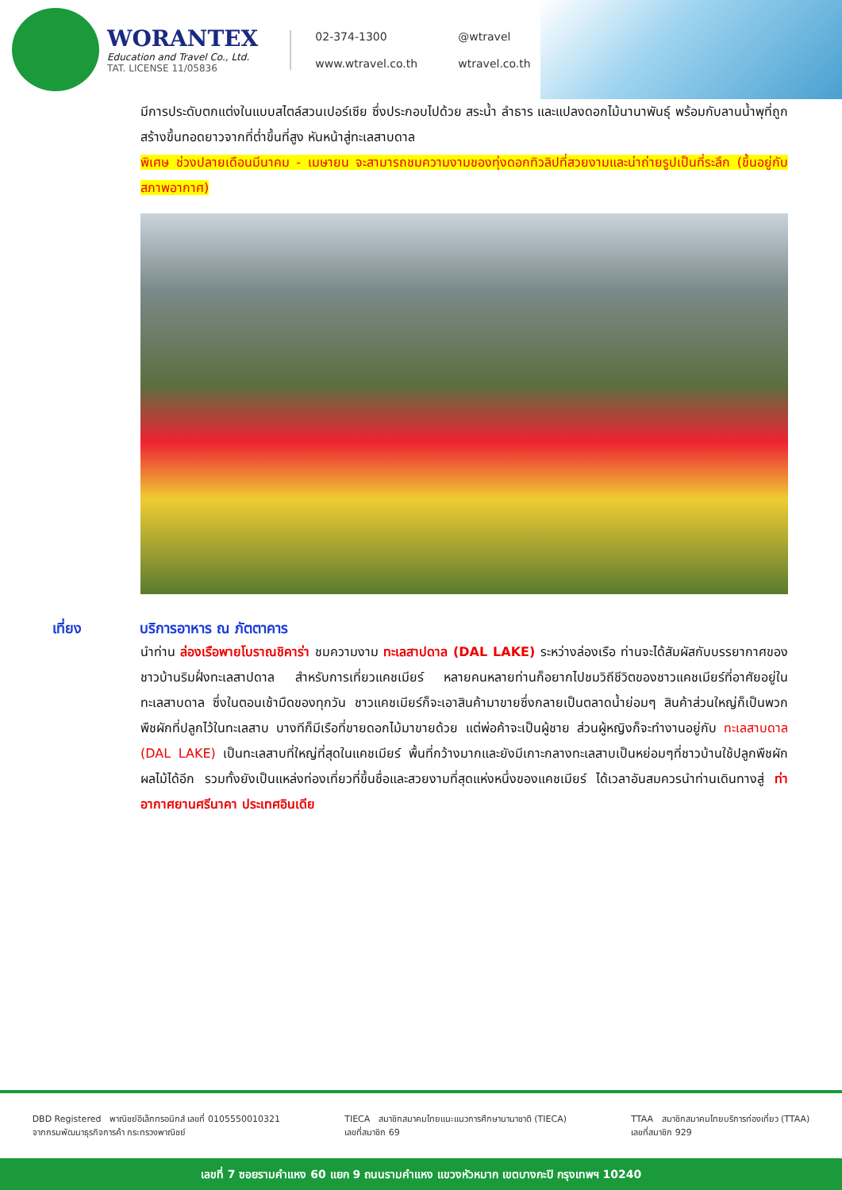WORANTEX
Education and Travel Co., Ltd.
TAT. LICENSE 11/05836
02-374-1300 @wtravel www.wtravel.co.th wtravel.co.th
มีการประดับตกแต่งในแบบสไตล์สวนเปอร์เซีย ซึ่งประกอบไปด้วย สระน้ำ ลำธาร และแปลงดอกไม้นานาพันธุ์ พร้อมกับลานน้ำพุที่ถูกสร้างขึ้นทอดยาวจากที่ต่ำขึ้นที่สูง หันหน้าสู่ทะเลสาบดาล
พิเศษ ช่วงปลายเดือนมีนาคม - เมษายน จะสามารถชมความงามของทุ่งดอกทิวลิปที่สวยงามและน่าถ่ายรูปเป็นที่ระลึก (ขึ้นอยู่กับสภาพอากาศ)
เที่ยง บริการอาหาร ณ ภัตตาคาร
นำท่าน ล่องเรือพายโบราณชิคาร่า ชมความงาม ทะเลสาปดาล (DAL LAKE) ระหว่างล่องเรือ ท่านจะได้สัมผัสกับบรรยากาศของชาวบ้านริมฝั่งทะเลสาปดาล สำหรับการเที่ยวแคชเมียร์ หลายคนหลายท่านก็อยากไปชมวิถีชีวิตของชาวแคชเมียร์ที่อาศัยอยู่ในทะเลสาบดาล ซึ่งในตอนเช้ามืดของทุกวัน ชาวแคชเมียร์ก็จะเอาสินค้ามาขายซึ่งกลายเป็นตลาดน้ำย่อมๆ สินค้าส่วนใหญ่ก็เป็นพวกพืชผักที่ปลูกไว้ในทะเลสาบ บางทีก็มีเรือที่ขายดอกไม้มาขายด้วย แต่พ่อค้าจะเป็นผู้ชาย ส่วนผู้หญิงก็จะทำงานอยู่กับ ทะเลสาบดาล (DAL LAKE) เป็นทะเลสาบที่ใหญ่ที่สุดในแคชเมียร์ พื้นที่กว้างมากและยังมีเกาะกลางทะเลสาบเป็นหย่อมๆที่ชาวบ้านใช้ปลูกพืชผัก ผลไม้ได้อีก รวมทั้งยังเป็นแหล่งท่องเที่ยวที่ขึ้นชื่อและสวยงามที่สุดแห่งหนึ่งของแคชเมียร์ ได้เวลาอันสมควรนำท่านเดินทางสู่ ท่าอากาศยานศรีนาคา ประเทศอินเดีย
DBD Registered พาณิชย์อิเล็กทรอนิกส์ เลขที่ 0105550010321
จากกรมพัฒนาธุรกิจการค้า กระทรวงพาณิชย์
TIECA สมาชิกสมาคมไทยแนะแนวการศึกษานานาชาติ (TIECA)
เลขที่สมาชิก 69
TTAA สมาชิกสมาคมไทยบริการท่องเที่ยว (TTAA)
เลขที่สมาชิก 929
เลขที่ 7 ซอยรามคำแหง 60 แยก 9 ถนนรามคำแหง แขวงหัวหมาก เขตบางกะปิ กรุงเทพฯ 10240